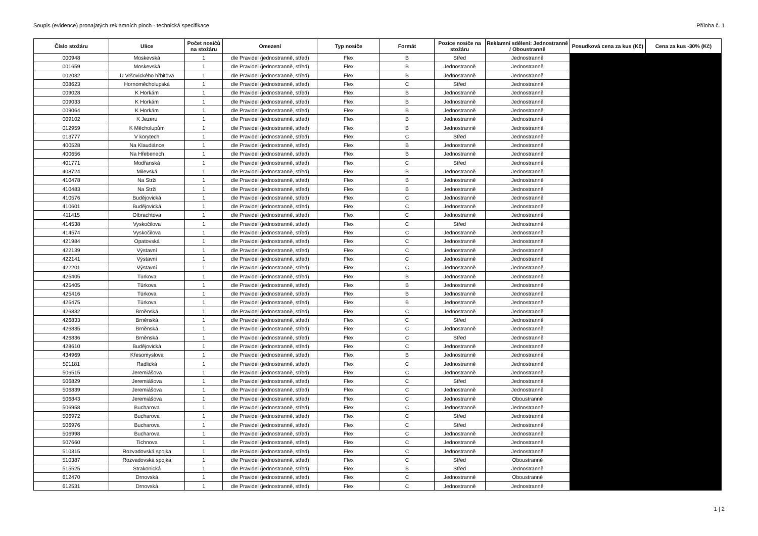Soupis (evidence) pronajatých reklamních ploch - technická specifikace Příloha č. 1
| Číslo stožáru | Ulice | Počet nosičů na stožáru | Omezení | Typ nosiče | Formát | Pozice nosiče na stožáru | Reklamní sdělení: Jednostranně / Oboustranně | Posudková cena za kus (Kč) | Cena za kus -30% (Kč) |
| --- | --- | --- | --- | --- | --- | --- | --- | --- | --- |
| 000948 | Moskevská | 1 | dle Pravidel (jednostranně, střed) | Flex | B | Střed | Jednostranně | | |
| 001659 | Moskevská | 1 | dle Pravidel (jednostranně, střed) | Flex | B | Jednostranně | Jednostranně | | |
| 002032 | U Vršovického hřbitova | 1 | dle Pravidel (jednostranně, střed) | Flex | B | Jednostranně | Jednostranně | | |
| 008623 | Hornoměcholupská | 1 | dle Pravidel (jednostranně, střed) | Flex | C | Střed | Jednostranně | | |
| 009028 | K Horkám | 1 | dle Pravidel (jednostranně, střed) | Flex | B | Jednostranně | Jednostranně | | |
| 009033 | K Horkám | 1 | dle Pravidel (jednostranně, střed) | Flex | B | Jednostranně | Jednostranně | | |
| 009064 | K Horkám | 1 | dle Pravidel (jednostranně, střed) | Flex | B | Jednostranně | Jednostranně | | |
| 009102 | K Jezeru | 1 | dle Pravidel (jednostranně, střed) | Flex | B | Jednostranně | Jednostranně | | |
| 012959 | K Měcholupům | 1 | dle Pravidel (jednostranně, střed) | Flex | B | Jednostranně | Jednostranně | | |
| 013777 | V korytech | 1 | dle Pravidel (jednostranně, střed) | Flex | C | Střed | Jednostranně | | |
| 400528 | Na Klaudiánce | 1 | dle Pravidel (jednostranně, střed) | Flex | B | Jednostranně | Jednostranně | | |
| 400656 | Na Hřebenech | 1 | dle Pravidel (jednostranně, střed) | Flex | B | Jednostranně | Jednostranně | | |
| 401771 | Modřanská | 1 | dle Pravidel (jednostranně, střed) | Flex | C | Střed | Jednostranně | | |
| 408724 | Milevská | 1 | dle Pravidel (jednostranně, střed) | Flex | B | Jednostranně | Jednostranně | | |
| 410478 | Na Strži | 1 | dle Pravidel (jednostranně, střed) | Flex | B | Jednostranně | Jednostranně | | |
| 410483 | Na Strži | 1 | dle Pravidel (jednostranně, střed) | Flex | B | Jednostranně | Jednostranně | | |
| 410576 | Budějovická | 1 | dle Pravidel (jednostranně, střed) | Flex | C | Jednostranně | Jednostranně | | |
| 410601 | Budějovická | 1 | dle Pravidel (jednostranně, střed) | Flex | C | Jednostranně | Jednostranně | | |
| 411415 | Olbrachtova | 1 | dle Pravidel (jednostranně, střed) | Flex | C | Jednostranně | Jednostranně | | |
| 414538 | Vyskočilova | 1 | dle Pravidel (jednostranně, střed) | Flex | C | Střed | Jednostranně | | |
| 414574 | Vyskočilova | 1 | dle Pravidel (jednostranně, střed) | Flex | C | Jednostranně | Jednostranně | | |
| 421984 | Opatovská | 1 | dle Pravidel (jednostranně, střed) | Flex | C | Jednostranně | Jednostranně | | |
| 422139 | Výstavní | 1 | dle Pravidel (jednostranně, střed) | Flex | C | Jednostranně | Jednostranně | | |
| 422141 | Výstavní | 1 | dle Pravidel (jednostranně, střed) | Flex | C | Jednostranně | Jednostranně | | |
| 422201 | Výstavní | 1 | dle Pravidel (jednostranně, střed) | Flex | C | Jednostranně | Jednostranně | | |
| 425405 | Türkova | 1 | dle Pravidel (jednostranně, střed) | Flex | B | Jednostranně | Jednostranně | | |
| 425405 | Türkova | 1 | dle Pravidel (jednostranně, střed) | Flex | B | Jednostranně | Jednostranně | | |
| 425416 | Türkova | 1 | dle Pravidel (jednostranně, střed) | Flex | B | Jednostranně | Jednostranně | | |
| 425475 | Türkova | 1 | dle Pravidel (jednostranně, střed) | Flex | B | Jednostranně | Jednostranně | | |
| 426832 | Brněnská | 1 | dle Pravidel (jednostranně, střed) | Flex | C | Jednostranně | Jednostranně | | |
| 426833 | Brněnská | 1 | dle Pravidel (jednostranně, střed) | Flex | C | Střed | Jednostranně | | |
| 426835 | Brněnská | 1 | dle Pravidel (jednostranně, střed) | Flex | C | Jednostranně | Jednostranně | | |
| 426836 | Brněnská | 1 | dle Pravidel (jednostranně, střed) | Flex | C | Střed | Jednostranně | | |
| 428610 | Budějovická | 1 | dle Pravidel (jednostranně, střed) | Flex | C | Jednostranně | Jednostranně | | |
| 434969 | Křesomyslova | 1 | dle Pravidel (jednostranně, střed) | Flex | B | Jednostranně | Jednostranně | | |
| 501181 | Radlická | 1 | dle Pravidel (jednostranně, střed) | Flex | C | Jednostranně | Jednostranně | | |
| 506515 | Jeremiášova | 1 | dle Pravidel (jednostranně, střed) | Flex | C | Jednostranně | Jednostranně | | |
| 506829 | Jeremiášova | 1 | dle Pravidel (jednostranně, střed) | Flex | C | Střed | Jednostranně | | |
| 506839 | Jeremiášova | 1 | dle Pravidel (jednostranně, střed) | Flex | C | Jednostranně | Jednostranně | | |
| 506843 | Jeremiášova | 1 | dle Pravidel (jednostranně, střed) | Flex | C | Jednostranně | Oboustranně | | |
| 506958 | Bucharova | 1 | dle Pravidel (jednostranně, střed) | Flex | C | Jednostranně | Jednostranně | | |
| 506972 | Bucharova | 1 | dle Pravidel (jednostranně, střed) | Flex | C | Střed | Jednostranně | | |
| 506976 | Bucharova | 1 | dle Pravidel (jednostranně, střed) | Flex | C | Střed | Jednostranně | | |
| 506998 | Bucharova | 1 | dle Pravidel (jednostranně, střed) | Flex | C | Jednostranně | Jednostranně | | |
| 507660 | Tichnova | 1 | dle Pravidel (jednostranně, střed) | Flex | C | Jednostranně | Jednostranně | | |
| 510315 | Rozvadovská spojka | 1 | dle Pravidel (jednostranně, střed) | Flex | C | Jednostranně | Jednostranně | | |
| 510387 | Rozvadovská spojka | 1 | dle Pravidel (jednostranně, střed) | Flex | C | Střed | Oboustranně | | |
| 515525 | Strakonická | 1 | dle Pravidel (jednostranně, střed) | Flex | B | Střed | Jednostranně | | |
| 612470 | Drnovská | 1 | dle Pravidel (jednostranně, střed) | Flex | C | Jednostranně | Oboustranně | | |
| 612531 | Drnovská | 1 | dle Pravidel (jednostranně, střed) | Flex | C | Jednostranně | Jednostranně | | |
1 | 2